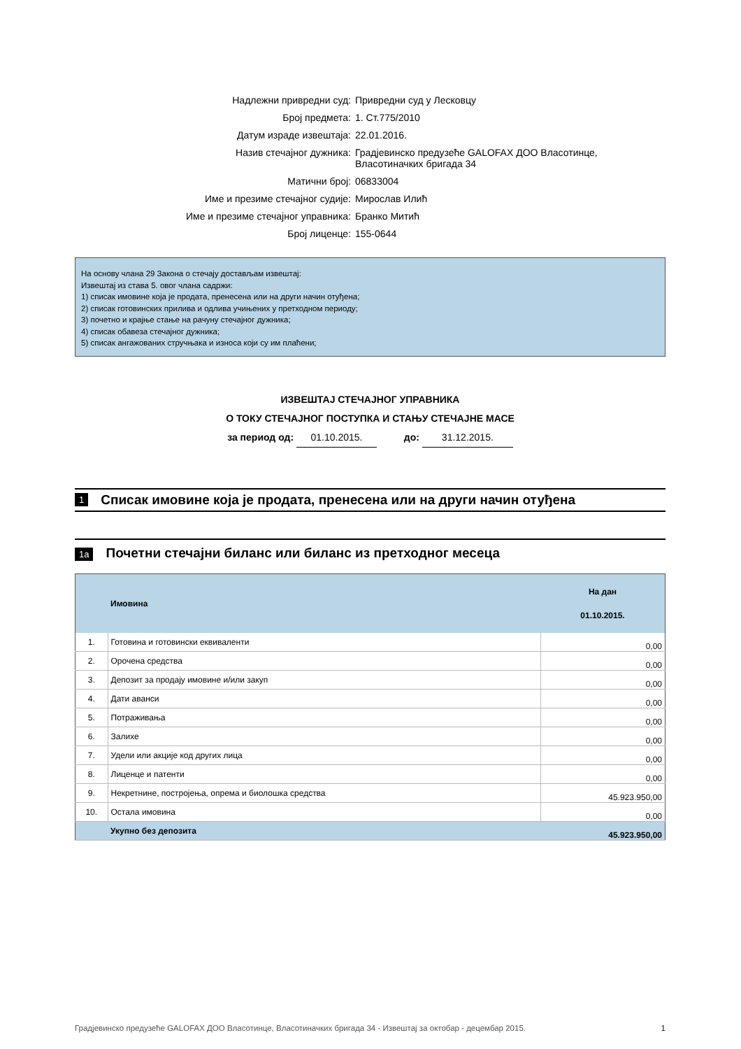Надлежни привредни суд: Привредни суд у Лесковцу
Број предмета: 1. Ст.775/2010
Датум израде извештаја: 22.01.2016.
Назив стечајног дужника: Градјевинско предузеће GALOFAX ДОО Власотинце,
Власотиначких бригада 34
Матични број: 06833004
Име и презиме стечајног судије: Мирослав Илић
Име и презиме стечајног управника: Бранко Митић
Број лиценце: 155-0644
На основу члана 29 Закона о стечају достављам извештај:
Извештај из става 5. овог члана садржи:
1) списак имовине која је продата, пренесена или на други начин отуђена;
2) списак готовинских прилива и одлива учињених у претходном периоду;
3) почетно и крајње стање на рачуну стечајног дужника;
4) списак обавеза стечајног дужника;
5) списак ангажованих стручњака и износа који су им плаћени;
ИЗВЕШТАЈ СТЕЧАЈНОГ УПРАВНИКА
О ТОКУ СТЕЧАЈНОГ ПОСТУПКА И СТАЊУ СТЕЧАЈНЕ МАСЕ
за период од: 01.10.2015. до: 31.12.2015.
1 Списак имовине која је продата, пренесена или на други начин отуђена
1а Почетни стечајни биланс или биланс из претходног месеца
| | Имовина | На дан 01.10.2015. |
| --- | --- | --- |
| 1. | Готовина и готовински еквиваленти | 0,00 |
| 2. | Орочена средства | 0,00 |
| 3. | Депозит за продају имовине и/или закуп | 0,00 |
| 4. | Дати аванси | 0,00 |
| 5. | Потраживања | 0,00 |
| 6. | Залихе | 0,00 |
| 7. | Удели или акције код других лица | 0,00 |
| 8. | Лиценце и патенти | 0,00 |
| 9. | Некретнине, постројења, опрема и биолошка средства | 45.923.950,00 |
| 10. | Остала имовина | 0,00 |
| | Укупно без депозита | 45.923.950,00 |
Градјевинско предузеће GALOFAX ДОО Власотинце, Власотиначких бригада 34 - Извештај за октобар - децембар 2015. 1